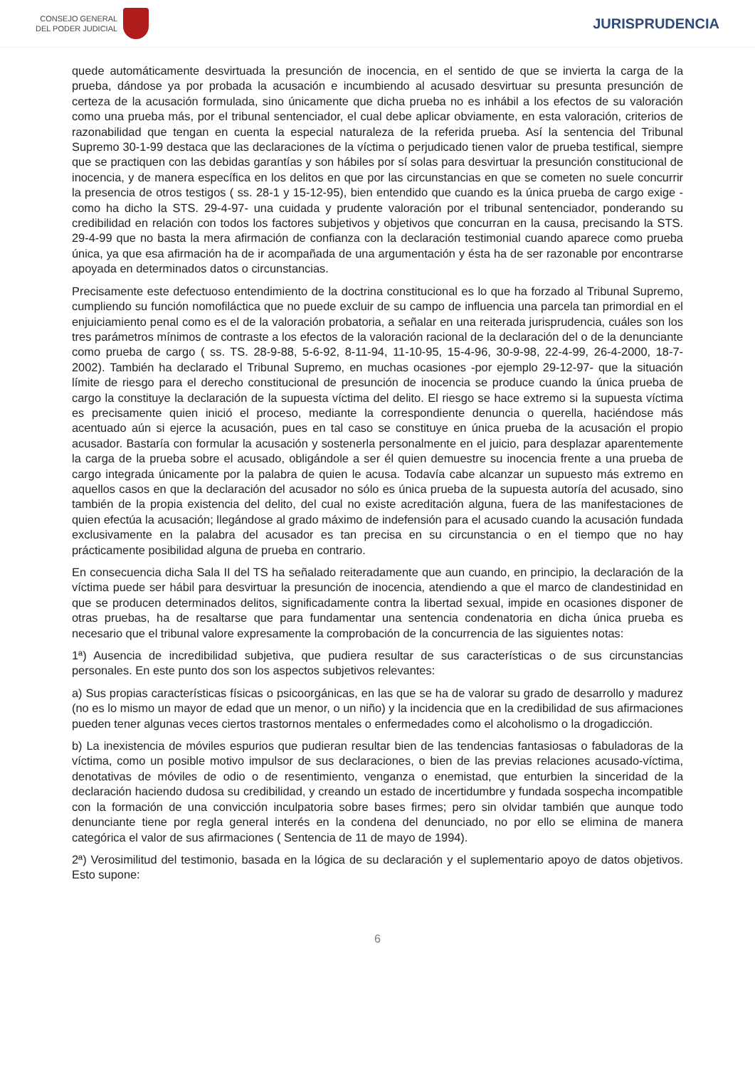CONSEJO GENERAL
DEL PODER JUDICIAL
JURISPRUDENCIA
quede automáticamente desvirtuada la presunción de inocencia, en el sentido de que se invierta la carga de la prueba, dándose ya por probada la acusación e incumbiendo al acusado desvirtuar su presunta presunción de certeza de la acusación formulada, sino únicamente que dicha prueba no es inhábil a los efectos de su valoración como una prueba más, por el tribunal sentenciador, el cual debe aplicar obviamente, en esta valoración, criterios de razonabilidad que tengan en cuenta la especial naturaleza de la referida prueba. Así la sentencia del Tribunal Supremo 30-1-99 destaca que las declaraciones de la víctima o perjudicado tienen valor de prueba testifical, siempre que se practiquen con las debidas garantías y son hábiles por sí solas para desvirtuar la presunción constitucional de inocencia, y de manera específica en los delitos en que por las circunstancias en que se cometen no suele concurrir la presencia de otros testigos ( ss. 28-1 y 15-12-95), bien entendido que cuando es la única prueba de cargo exige -como ha dicho la STS. 29-4-97- una cuidada y prudente valoración por el tribunal sentenciador, ponderando su credibilidad en relación con todos los factores subjetivos y objetivos que concurran en la causa, precisando la STS. 29-4-99 que no basta la mera afirmación de confianza con la declaración testimonial cuando aparece como prueba única, ya que esa afirmación ha de ir acompañada de una argumentación y ésta ha de ser razonable por encontrarse apoyada en determinados datos o circunstancias.
Precisamente este defectuoso entendimiento de la doctrina constitucional es lo que ha forzado al Tribunal Supremo, cumpliendo su función nomofiláctica que no puede excluir de su campo de influencia una parcela tan primordial en el enjuiciamiento penal como es el de la valoración probatoria, a señalar en una reiterada jurisprudencia, cuáles son los tres parámetros mínimos de contraste a los efectos de la valoración racional de la declaración del o de la denunciante como prueba de cargo ( ss. TS. 28-9-88, 5-6-92, 8-11-94, 11-10-95, 15-4-96, 30-9-98, 22-4-99, 26-4-2000, 18-7-2002). También ha declarado el Tribunal Supremo, en muchas ocasiones -por ejemplo 29-12-97- que la situación límite de riesgo para el derecho constitucional de presunción de inocencia se produce cuando la única prueba de cargo la constituye la declaración de la supuesta víctima del delito. El riesgo se hace extremo si la supuesta víctima es precisamente quien inició el proceso, mediante la correspondiente denuncia o querella, haciéndose más acentuado aún si ejerce la acusación, pues en tal caso se constituye en única prueba de la acusación el propio acusador. Bastaría con formular la acusación y sostenerla personalmente en el juicio, para desplazar aparentemente la carga de la prueba sobre el acusado, obligándole a ser él quien demuestre su inocencia frente a una prueba de cargo integrada únicamente por la palabra de quien le acusa. Todavía cabe alcanzar un supuesto más extremo en aquellos casos en que la declaración del acusador no sólo es única prueba de la supuesta autoría del acusado, sino también de la propia existencia del delito, del cual no existe acreditación alguna, fuera de las manifestaciones de quien efectúa la acusación; llegándose al grado máximo de indefensión para el acusado cuando la acusación fundada exclusivamente en la palabra del acusador es tan precisa en su circunstancia o en el tiempo que no hay prácticamente posibilidad alguna de prueba en contrario.
En consecuencia dicha Sala II del TS ha señalado reiteradamente que aun cuando, en principio, la declaración de la víctima puede ser hábil para desvirtuar la presunción de inocencia, atendiendo a que el marco de clandestinidad en que se producen determinados delitos, significadamente contra la libertad sexual, impide en ocasiones disponer de otras pruebas, ha de resaltarse que para fundamentar una sentencia condenatoria en dicha única prueba es necesario que el tribunal valore expresamente la comprobación de la concurrencia de las siguientes notas:
1ª) Ausencia de incredibilidad subjetiva, que pudiera resultar de sus características o de sus circunstancias personales. En este punto dos son los aspectos subjetivos relevantes:
a) Sus propias características físicas o psicoorgánicas, en las que se ha de valorar su grado de desarrollo y madurez (no es lo mismo un mayor de edad que un menor, o un niño) y la incidencia que en la credibilidad de sus afirmaciones pueden tener algunas veces ciertos trastornos mentales o enfermedades como el alcoholismo o la drogadicción.
b) La inexistencia de móviles espurios que pudieran resultar bien de las tendencias fantasiosas o fabuladoras de la víctima, como un posible motivo impulsor de sus declaraciones, o bien de las previas relaciones acusado-víctima, denotativas de móviles de odio o de resentimiento, venganza o enemistad, que enturbien la sinceridad de la declaración haciendo dudosa su credibilidad, y creando un estado de incertidumbre y fundada sospecha incompatible con la formación de una convicción inculpatoria sobre bases firmes; pero sin olvidar también que aunque todo denunciante tiene por regla general interés en la condena del denunciado, no por ello se elimina de manera categórica el valor de sus afirmaciones ( Sentencia de 11 de mayo de 1994).
2ª) Verosimilitud del testimonio, basada en la lógica de su declaración y el suplementario apoyo de datos objetivos. Esto supone:
6